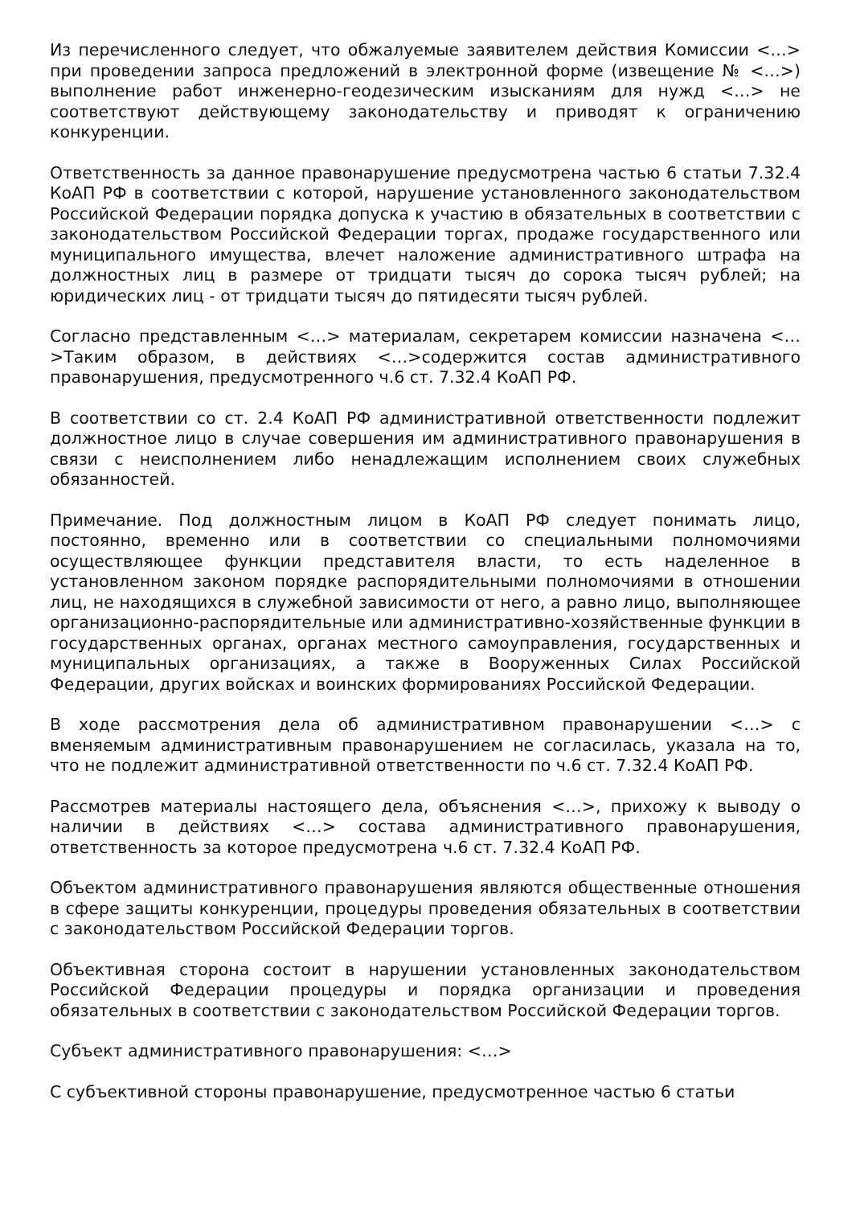Из перечисленного следует, что обжалуемые заявителем действия Комиссии <…> при проведении запроса предложений в электронной форме (извещение № <…>) выполнение работ инженерно-геодезическим изысканиям для нужд <…> не соответствуют действующему законодательству и приводят к ограничению конкуренции.
Ответственность за данное правонарушение предусмотрена частью 6 статьи 7.32.4 КоАП РФ в соответствии с которой, нарушение установленного законодательством Российской Федерации порядка допуска к участию в обязательных в соответствии с законодательством Российской Федерации торгах, продаже государственного или муниципального имущества, влечет наложение административного штрафа на должностных лиц в размере от тридцати тысяч до сорока тысяч рублей; на юридических лиц - от тридцати тысяч до пятидесяти тысяч рублей.
Согласно представленным <…> материалам, секретарем комиссии назначена <…>Таким образом, в действиях <…>содержится состав административного правонарушения, предусмотренного ч.6 ст. 7.32.4 КоАП РФ.
В соответствии со ст. 2.4 КоАП РФ административной ответственности подлежит должностное лицо в случае совершения им административного правонарушения в связи с неисполнением либо ненадлежащим исполнением своих служебных обязанностей.
Примечание. Под должностным лицом в КоАП РФ следует понимать лицо, постоянно, временно или в соответствии со специальными полномочиями осуществляющее функции представителя власти, то есть наделенное в установленном законом порядке распорядительными полномочиями в отношении лиц, не находящихся в служебной зависимости от него, а равно лицо, выполняющее организационно-распорядительные или административно-хозяйственные функции в государственных органах, органах местного самоуправления, государственных и муниципальных организациях, а также в Вооруженных Силах Российской Федерации, других войсках и воинских формированиях Российской Федерации.
В ходе рассмотрения дела об административном правонарушении <…> с вменяемым административным правонарушением не согласилась, указала на то, что не подлежит административной ответственности по ч.6 ст. 7.32.4 КоАП РФ.
Рассмотрев материалы настоящего дела, объяснения <…>, прихожу к выводу о наличии в действиях <…> состава административного правонарушения, ответственность за которое предусмотрена ч.6 ст. 7.32.4 КоАП РФ.
Объектом административного правонарушения являются общественные отношения в сфере защиты конкуренции, процедуры проведения обязательных в соответствии с законодательством Российской Федерации торгов.
Объективная сторона состоит в нарушении установленных законодательством Российской Федерации процедуры и порядка организации и проведения обязательных в соответствии с законодательством Российской Федерации торгов.
Субъект административного правонарушения: <…>
С субъективной стороны правонарушение, предусмотренное частью 6 статьи